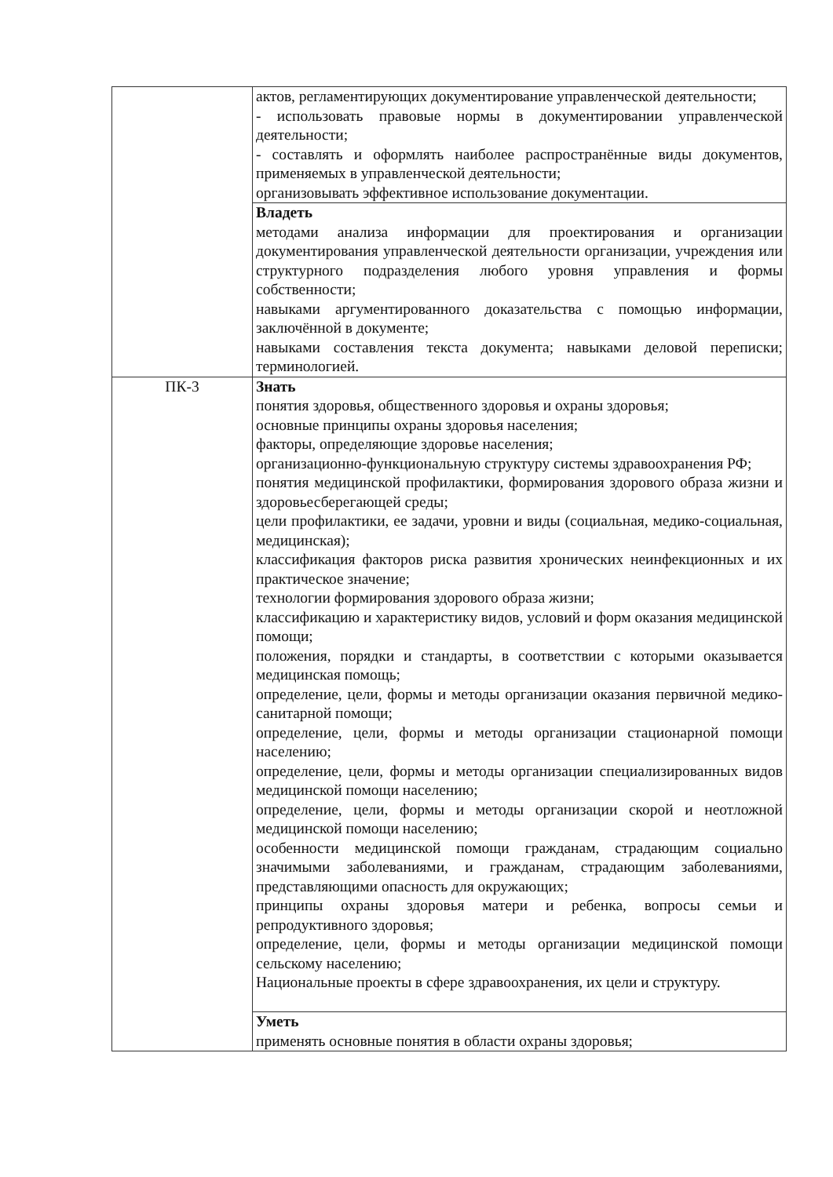| | актов, регламентирующих документирование управленческой деятельности; - использовать правовые нормы в документировании управленческой деятельности; - составлять и оформлять наиболее распространённые виды документов, применяемых в управленческой деятельности; организовывать эффективное использование документации. |
| | Владеть методами анализа информации для проектирования и организации документирования управленческой деятельности организации, учреждения или структурного подразделения любого уровня управления и формы собственности; навыками аргументированного доказательства с помощью информации, заключённой в документе; навыками составления текста документа; навыками деловой переписки; терминологией. |
| ПК-3 | Знать понятия здоровья, общественного здоровья и охраны здоровья; основные принципы охраны здоровья населения; факторы, определяющие здоровье населения; организационно-функциональную структуру системы здравоохранения РФ; понятия медицинской профилактики, формирования здорового образа жизни и здоровьесберегающей среды; цели профилактики, ее задачи, уровни и виды (социальная, медико-социальная, медицинская); классификация факторов риска развития хронических неинфекционных и их практическое значение; технологии формирования здорового образа жизни; классификацию и характеристику видов, условий и форм оказания медицинской помощи; положения, порядки и стандарты, в соответствии с которыми оказывается медицинская помощь; определение, цели, формы и методы организации оказания первичной медико-санитарной помощи; определение, цели, формы и методы организации стационарной помощи населению; определение, цели, формы и методы организации специализированных видов медицинской помощи населению; определение, цели, формы и методы организации скорой и неотложной медицинской помощи населению; особенности медицинской помощи гражданам, страдающим социально значимыми заболеваниями, и гражданам, страдающим заболеваниями, представляющими опасность для окружающих; принципы охраны здоровья матери и ребенка, вопросы семьи и репродуктивного здоровья; определение, цели, формы и методы организации медицинской помощи сельскому населению; Национальные проекты в сфере здравоохранения, их цели и структуру. |
| | Уметь применять основные понятия в области охраны здоровья; |